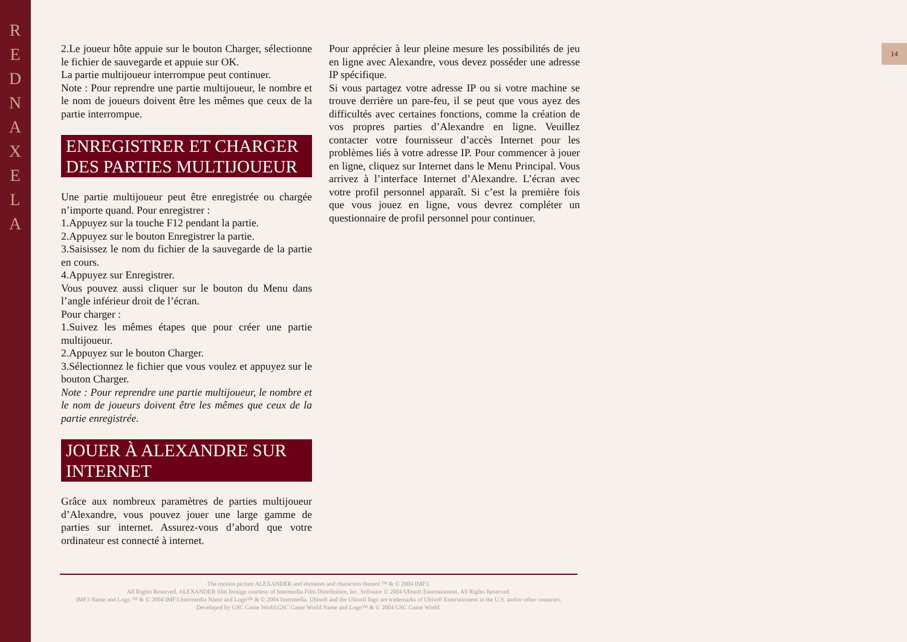R
E
D
N
A
X
E
L
A
14
2.Le joueur hôte appuie sur le bouton Charger, sélectionne le fichier de sauvegarde et appuie sur OK.
La partie multijoueur interrompue peut continuer.
Note : Pour reprendre une partie multijoueur, le nombre et le nom de joueurs doivent être les mêmes que ceux de la partie interrompue.
ENREGISTRER ET CHARGER DES PARTIES MULTIJOUEUR
Une partie multijoueur peut être enregistrée ou chargée n’importe quand. Pour enregistrer :
1.Appuyez sur la touche F12 pendant la partie.
2.Appuyez sur le bouton Enregistrer la partie.
3.Saisissez le nom du fichier de la sauvegarde de la partie en cours.
4.Appuyez sur Enregistrer.
Vous pouvez aussi cliquer sur le bouton du Menu dans l’angle inférieur droit de l’écran.
Pour charger :
1.Suivez les mêmes étapes que pour créer une partie multijoueur.
2.Appuyez sur le bouton Charger.
3.Sélectionnez le fichier que vous voulez et appuyez sur le bouton Charger.
Note : Pour reprendre une partie multijoueur, le nombre et le nom de joueurs doivent être les mêmes que ceux de la partie enregistrée.
JOUER À ALEXANDRE SUR INTERNET
Grâce aux nombreux paramètres de parties multijoueur d’Alexandre, vous pouvez jouer une large gamme de parties sur internet. Assurez-vous d’abord que votre ordinateur est connecté à internet.
Pour apprécier à leur pleine mesure les possibilités de jeu en ligne avec Alexandre, vous devez posséder une adresse IP spécifique.
Si vous partagez votre adresse IP ou si votre machine se trouve derrière un pare-feu, il se peut que vous ayez des difficultés avec certaines fonctions, comme la création de vos propres parties d’Alexandre en ligne. Veuillez contacter votre fournisseur d’accès Internet pour les problèmes liés à votre adresse IP. Pour commencer à jouer en ligne, cliquez sur Internet dans le Menu Principal. Vous arrivez à l’interface Internet d’Alexandre. L’écran avec votre profil personnel apparaît. Si c’est la première fois que vous jouez en ligne, vous devrez compléter un questionnaire de profil personnel pour continuer.
The motion picture ALEXANDER and elements and characters thereof ™ & © 2004 IMF3.
All Rights Reserved. ALEXANDER film footage courtesy of Intermedia Film Distribution, Inc. Software © 2004 Ubisoft Entertainment. All Rights Reserved.
IMF3 Name and Logo ™ & © 2004 IMF3.Intermedia Name and Logo™ & © 2004 Intermedia. Ubisoft and the Ubisoft logo are trademarks of Ubisoft Entertainment in the U.S. and/or other countries.
Developed by GSC Game World.GSC Game World Name and Logo™ & © 2004 GSC Game World.